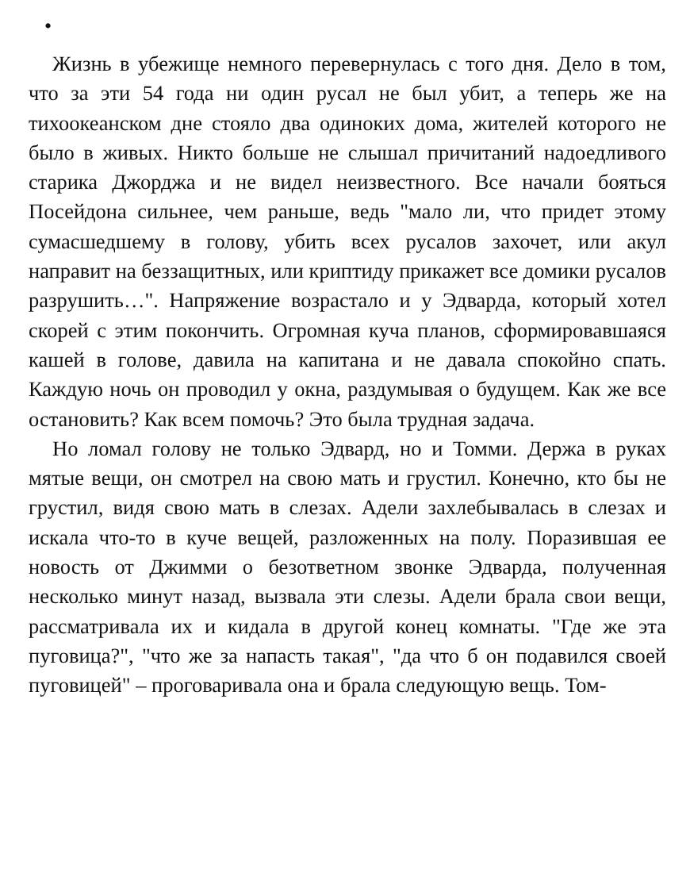•
Жизнь в убежище немного перевернулась с того дня. Дело в том, что за эти 54 года ни один русал не был убит, а теперь же на тихоокеанском дне стояло два одиноких дома, жителей которого не было в живых. Никто больше не слышал причитаний надоедливого старика Джорджа и не видел неизвестного. Все начали бояться Посейдона сильнее, чем раньше, ведь "мало ли, что придет этому сумасшедшему в голову, убить всех русалов захочет, или акул направит на беззащитных, или криптиду прикажет все домики русалов разрушить…". Напряжение возрастало и у Эдварда, который хотел скорей с этим покончить. Огромная куча планов, сформировавшаяся кашей в голове, давила на капитана и не давала спокойно спать. Каждую ночь он проводил у окна, раздумывая о будущем. Как же все остановить? Как всем помочь? Это была трудная задача.
Но ломал голову не только Эдвард, но и Томми. Держа в руках мятые вещи, он смотрел на свою мать и грустил. Конечно, кто бы не грустил, видя свою мать в слезах. Адели захлебывалась в слезах и искала что-то в куче вещей, разложенных на полу. Поразившая ее новость от Джимми о безответном звонке Эдварда, полученная несколько минут назад, вызвала эти слезы. Адели брала свои вещи, рассматривала их и кидала в другой конец комнаты. "Где же эта пуговица?", "что же за напасть такая", "да что б он подавился своей пуговицей" – проговаривала она и брала следующую вещь. Том-